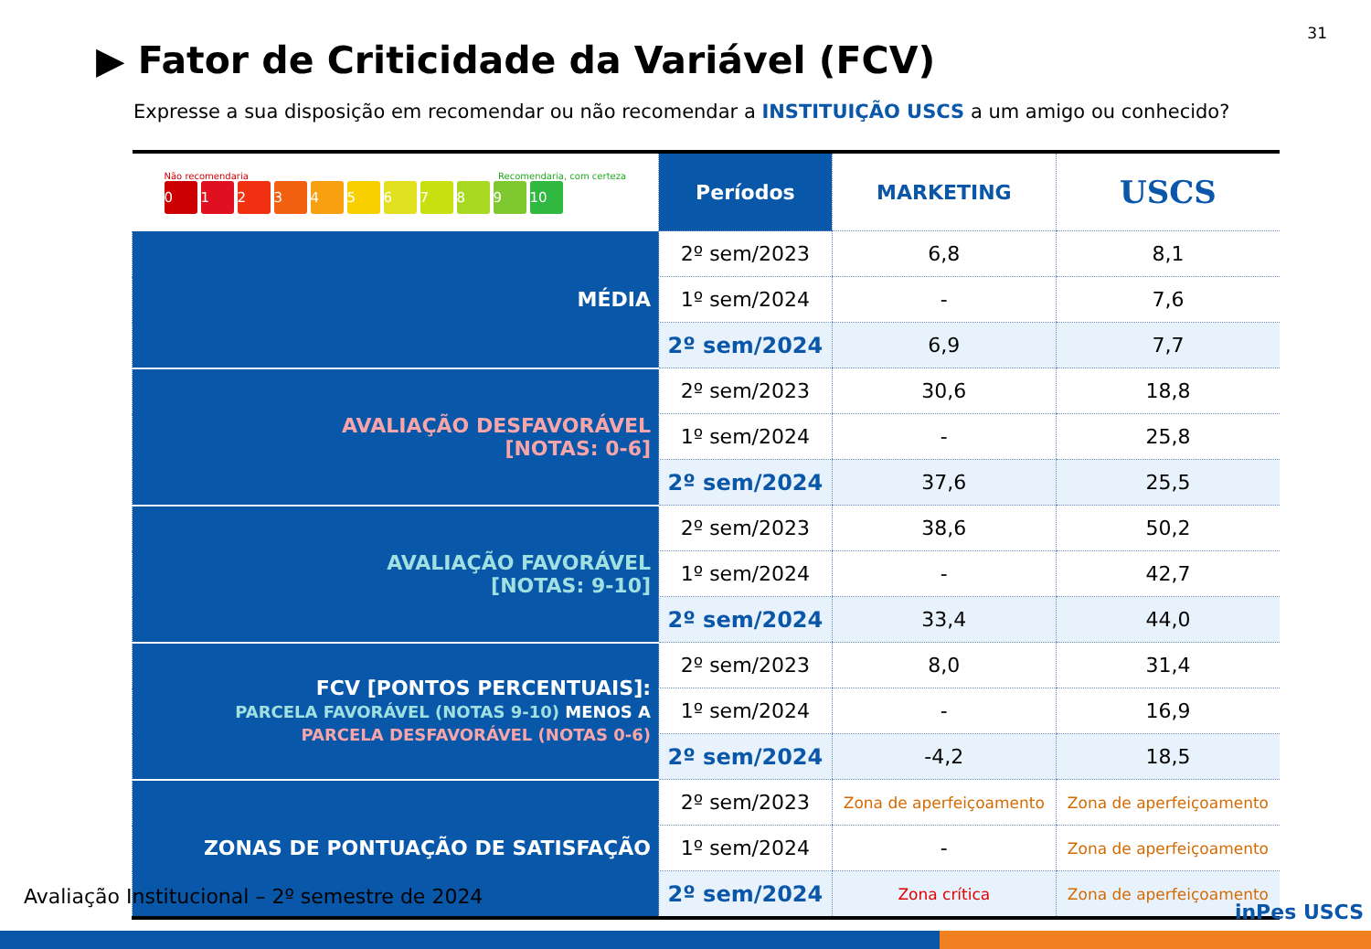31
▶ Fator de Criticidade da Variável (FCV)
Expresse a sua disposição em recomendar ou não recomendar a INSTITUIÇÃO USCS a um amigo ou conhecido?
| Não recomendaria Recomendaria, com certeza 0 1 2 3 4 5 6 7 8 9 10 | Períodos | MARKETING | USCS |
| MÉDIA | 2º sem/2023 | 6,8 | 8,1 |
| | 1º sem/2024 | - | 7,6 |
| | 2º sem/2024 | 6,9 | 7,7 |
| AVALIAÇÃO DESFAVORÁVEL [NOTAS: 0-6] | 2º sem/2023 | 30,6 | 18,8 |
| | 1º sem/2024 | - | 25,8 |
| | 2º sem/2024 | 37,6 | 25,5 |
| AVALIAÇÃO FAVORÁVEL [NOTAS: 9-10] | 2º sem/2023 | 38,6 | 50,2 |
| | 1º sem/2024 | - | 42,7 |
| | 2º sem/2024 | 33,4 | 44,0 |
| FCV [PONTOS PERCENTUAIS]: PARCELA FAVORÁVEL (NOTAS 9-10) MENOS A PARCELA DESFAVORÁVEL (NOTAS 0-6) | 2º sem/2023 | 8,0 | 31,4 |
| | 1º sem/2024 | - | 16,9 |
| | 2º sem/2024 | -4,2 | 18,5 |
| ZONAS DE PONTUAÇÃO DE SATISFAÇÃO | 2º sem/2023 | Zona de aperfeiçoamento | Zona de aperfeiçoamento |
| | 1º sem/2024 | - | Zona de aperfeiçoamento |
| | 2º sem/2024 | Zona crítica | Zona de aperfeiçoamento |
Avaliação Institucional – 2º semestre de 2024
inPes USCS